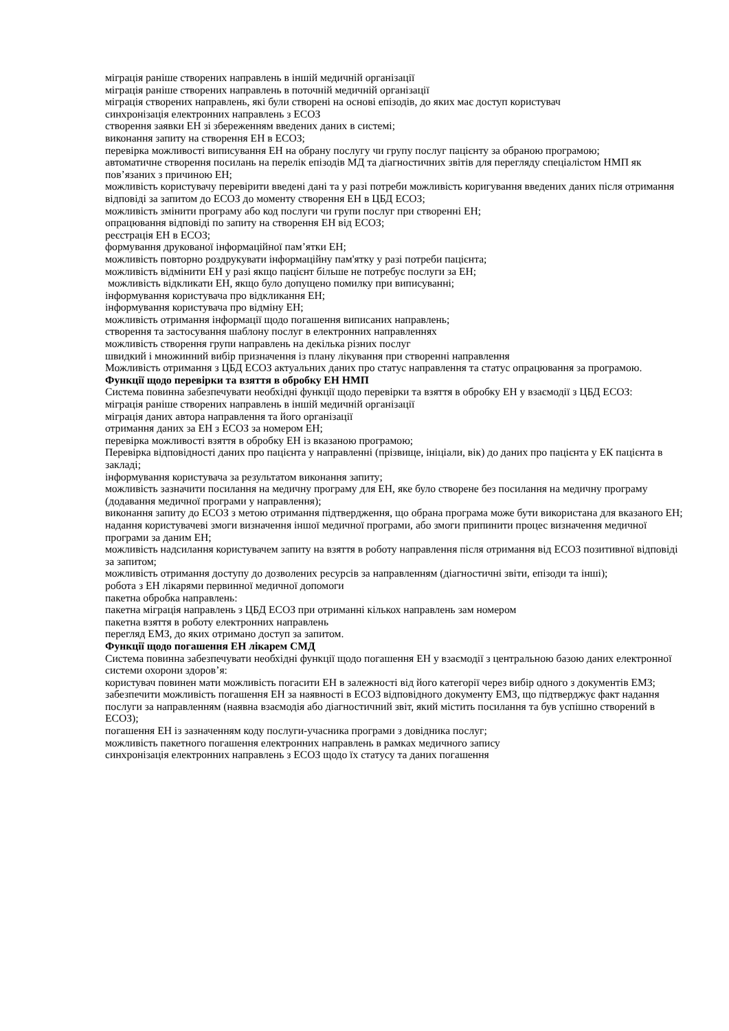міграція раніше створених направлень в іншій медичній організації
міграція раніше створених направлень в поточній медичній організації
міграція створених направлень, які були створені на основі епізодів, до яких має доступ користувач
синхронізація електронних направлень з ЕСОЗ
створення заявки ЕН зі збереженням введених даних в системі;
виконання запиту на створення ЕН в ЕСОЗ;
перевірка можливості виписування ЕН на обрану послугу чи групу послуг пацієнту за обраною програмою;
автоматичне створення посилань на перелік епізодів МД та діагностичних звітів для перегляду спеціалістом НМП як пов’язаних з причиною ЕН;
можливість користувачу перевірити введені дані та у разі потреби можливість коригування введених даних після отримання відповіді за запитом до ЕСОЗ до моменту створення ЕН в ЦБД ЕСОЗ;
можливість змінити програму або код послуги чи групи послуг при створенні ЕН;
опрацювання відповіді по запиту на створення ЕН від ЕСОЗ;
реєстрація ЕН в ЕСОЗ;
формування друкованої інформаційної пам’ятки ЕН;
можливість повторно роздрукувати інформаційну пам'ятку у разі потреби пацієнта;
можливість відмінити ЕН у разі якщо пацієнт більше не потребує послуги за ЕН;
можливість відкликати ЕН, якщо було допущено помилку при виписуванні;
інформування користувача про відкликання ЕН;
інформування користувача про відміну ЕН;
можливість отримання інформації щодо погашення виписаних направлень;
створення та застосування шаблону послуг в електронних направленнях
можливість створення групи направлень на декілька різних послуг
швидкий і множинний вибір призначення із плану лікування при створенні направлення
Можливість отримання з ЦБД ЕСОЗ актуальних даних про статус направлення та статус опрацювання за програмою.
Функції щодо перевірки та взяття в обробку ЕН НМП
Система повинна забезпечувати необхідні функції щодо перевірки та взяття в обробку ЕН у взаємодії з ЦБД ЕСОЗ:
міграція раніше створених направлень в іншій медичній організації
міграція даних автора направлення та його організації
отримання даних за ЕН з ЕСОЗ за номером ЕН;
перевірка можливості взяття в обробку ЕН із вказаною програмою;
Перевірка відповідності даних про пацієнта у направленні (прізвище, ініціали, вік) до даних про пацієнта у ЕК пацієнта в закладі;
інформування користувача за результатом виконання запиту;
можливість зазначити посилання на медичну програму для ЕН, яке було створене без посилання на медичну програму (додавання медичної програми у направлення);
виконання запиту до ЕСОЗ з метою отримання підтвердження, що обрана програма може бути використана для вказаного ЕН;
надання користувачеві змоги визначення іншої медичної програми, або змоги припинити процес визначення медичної програми за даним ЕН;
можливість надсилання користувачем запиту на взяття в роботу направлення після отримання від ЕСОЗ позитивної відповіді за запитом;
можливість отримання доступу до дозволених ресурсів за направленням (діагностичні звіти, епізоди та інші);
робота з ЕН лікарями первинної медичної допомоги
пакетна обробка направлень:
пакетна міграція направлень з ЦБД ЕСОЗ при отриманні кількох направлень зам номером
пакетна взяття в роботу електронних направлень
перегляд ЕМЗ, до яких отримано доступ за запитом.
Функції щодо погашення ЕН лікарем СМД
Система повинна забезпечувати необхідні функції щодо погашення ЕН у взаємодії з центральною базою даних електронної системи охорони здоров’я:
користувач повинен мати можливість погасити ЕН в залежності від його категорії через вибір одного з документів ЕМЗ;
забезпечити можливість погашення ЕН за наявності в ЕСОЗ відповідного документу ЕМЗ, що підтверджує факт надання послуги за направленням (наявна взаємодія або діагностичний звіт, який містить посилання та був успішно створений в ЕСОЗ);
погашення ЕН із зазначенням коду послуги-учасника програми з довідника послуг;
можливість пакетного погашення електронних направлень в рамках медичного запису
синхронізація електронних направлень з ЕСОЗ щодо їх статусу та даних погашення